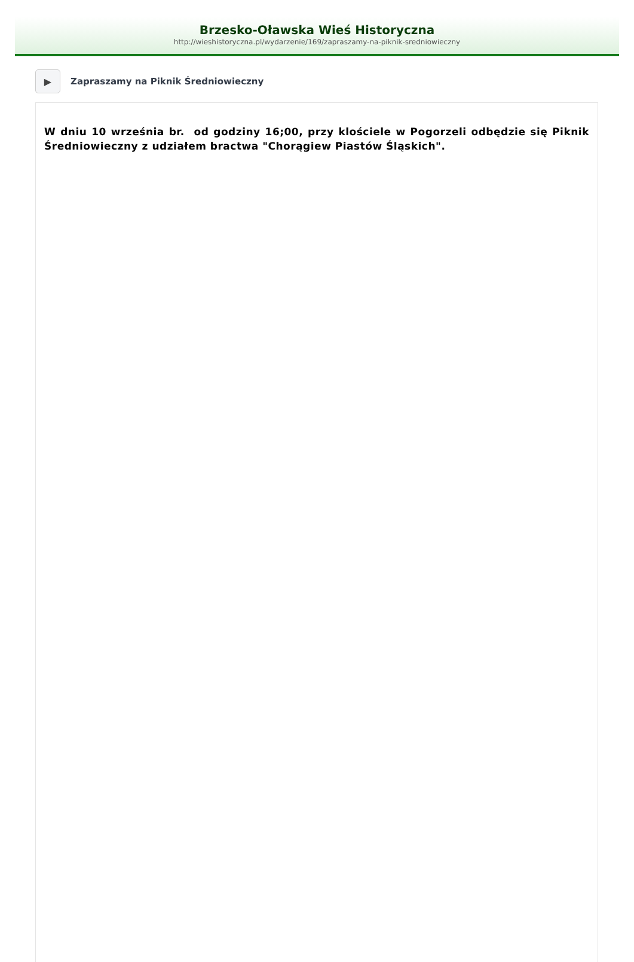Brzesko-Oławska Wieś Historyczna
http://wieshistoryczna.pl/wydarzenie/169/zapraszamy-na-piknik-sredniowieczny
▶
Zapraszamy na Piknik Średniowieczny
W dniu 10 września br. od godziny 16;00, przy klościele w Pogorzeli odbędzie się Piknik Średniowieczny z udziałem bractwa "Chorągiew Piastów Śląskich".